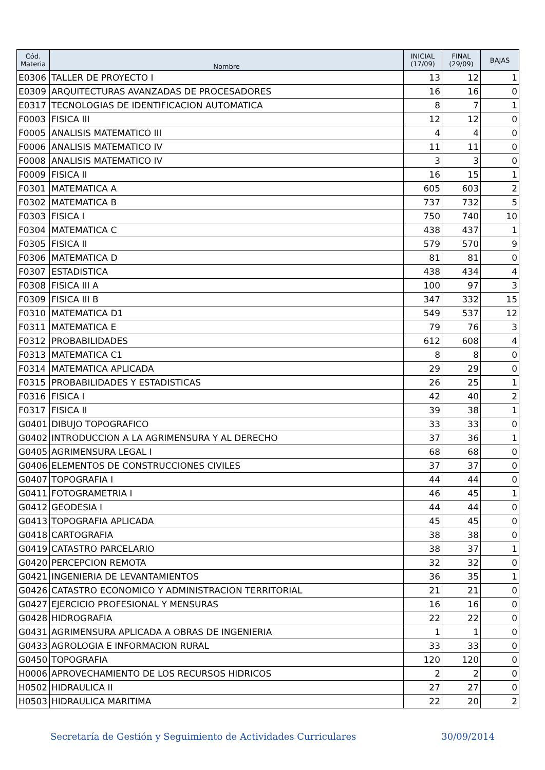| Cód. Materia | Nombre | INICIAL (17/09) | FINAL (29/09) | BAJAS |
| --- | --- | --- | --- | --- |
| E0306 | TALLER DE PROYECTO I | 13 | 12 | 1 |
| E0309 | ARQUITECTURAS AVANZADAS DE PROCESADORES | 16 | 16 | 0 |
| E0317 | TECNOLOGIAS DE IDENTIFICACION AUTOMATICA | 8 | 7 | 1 |
| F0003 | FISICA III | 12 | 12 | 0 |
| F0005 | ANALISIS MATEMATICO III | 4 | 4 | 0 |
| F0006 | ANALISIS MATEMATICO IV | 11 | 11 | 0 |
| F0008 | ANALISIS MATEMATICO IV | 3 | 3 | 0 |
| F0009 | FISICA II | 16 | 15 | 1 |
| F0301 | MATEMATICA A | 605 | 603 | 2 |
| F0302 | MATEMATICA B | 737 | 732 | 5 |
| F0303 | FISICA I | 750 | 740 | 10 |
| F0304 | MATEMATICA C | 438 | 437 | 1 |
| F0305 | FISICA II | 579 | 570 | 9 |
| F0306 | MATEMATICA D | 81 | 81 | 0 |
| F0307 | ESTADISTICA | 438 | 434 | 4 |
| F0308 | FISICA III A | 100 | 97 | 3 |
| F0309 | FISICA III B | 347 | 332 | 15 |
| F0310 | MATEMATICA D1 | 549 | 537 | 12 |
| F0311 | MATEMATICA E | 79 | 76 | 3 |
| F0312 | PROBABILIDADES | 612 | 608 | 4 |
| F0313 | MATEMATICA C1 | 8 | 8 | 0 |
| F0314 | MATEMATICA APLICADA | 29 | 29 | 0 |
| F0315 | PROBABILIDADES Y ESTADISTICAS | 26 | 25 | 1 |
| F0316 | FISICA I | 42 | 40 | 2 |
| F0317 | FISICA II | 39 | 38 | 1 |
| G0401 | DIBUJO TOPOGRAFICO | 33 | 33 | 0 |
| G0402 | INTRODUCCION A LA AGRIMENSURA Y AL DERECHO | 37 | 36 | 1 |
| G0405 | AGRIMENSURA LEGAL I | 68 | 68 | 0 |
| G0406 | ELEMENTOS DE CONSTRUCCIONES CIVILES | 37 | 37 | 0 |
| G0407 | TOPOGRAFIA I | 44 | 44 | 0 |
| G0411 | FOTOGRAMETRIA I | 46 | 45 | 1 |
| G0412 | GEODESIA I | 44 | 44 | 0 |
| G0413 | TOPOGRAFIA APLICADA | 45 | 45 | 0 |
| G0418 | CARTOGRAFIA | 38 | 38 | 0 |
| G0419 | CATASTRO PARCELARIO | 38 | 37 | 1 |
| G0420 | PERCEPCION REMOTA | 32 | 32 | 0 |
| G0421 | INGENIERIA DE LEVANTAMIENTOS | 36 | 35 | 1 |
| G0426 | CATASTRO ECONOMICO Y ADMINISTRACION TERRITORIAL | 21 | 21 | 0 |
| G0427 | EJERCICIO PROFESIONAL Y MENSURAS | 16 | 16 | 0 |
| G0428 | HIDROGRAFIA | 22 | 22 | 0 |
| G0431 | AGRIMENSURA APLICADA A OBRAS DE INGENIERIA | 1 | 1 | 0 |
| G0433 | AGROLOGIA E INFORMACION RURAL | 33 | 33 | 0 |
| G0450 | TOPOGRAFIA | 120 | 120 | 0 |
| H0006 | APROVECHAMIENTO DE LOS RECURSOS HIDRICOS | 2 | 2 | 0 |
| H0502 | HIDRAULICA II | 27 | 27 | 0 |
| H0503 | HIDRAULICA MARITIMA | 22 | 20 | 2 |
Secretaría de Gestión y Seguimiento de Actividades Curriculares 30/09/2014